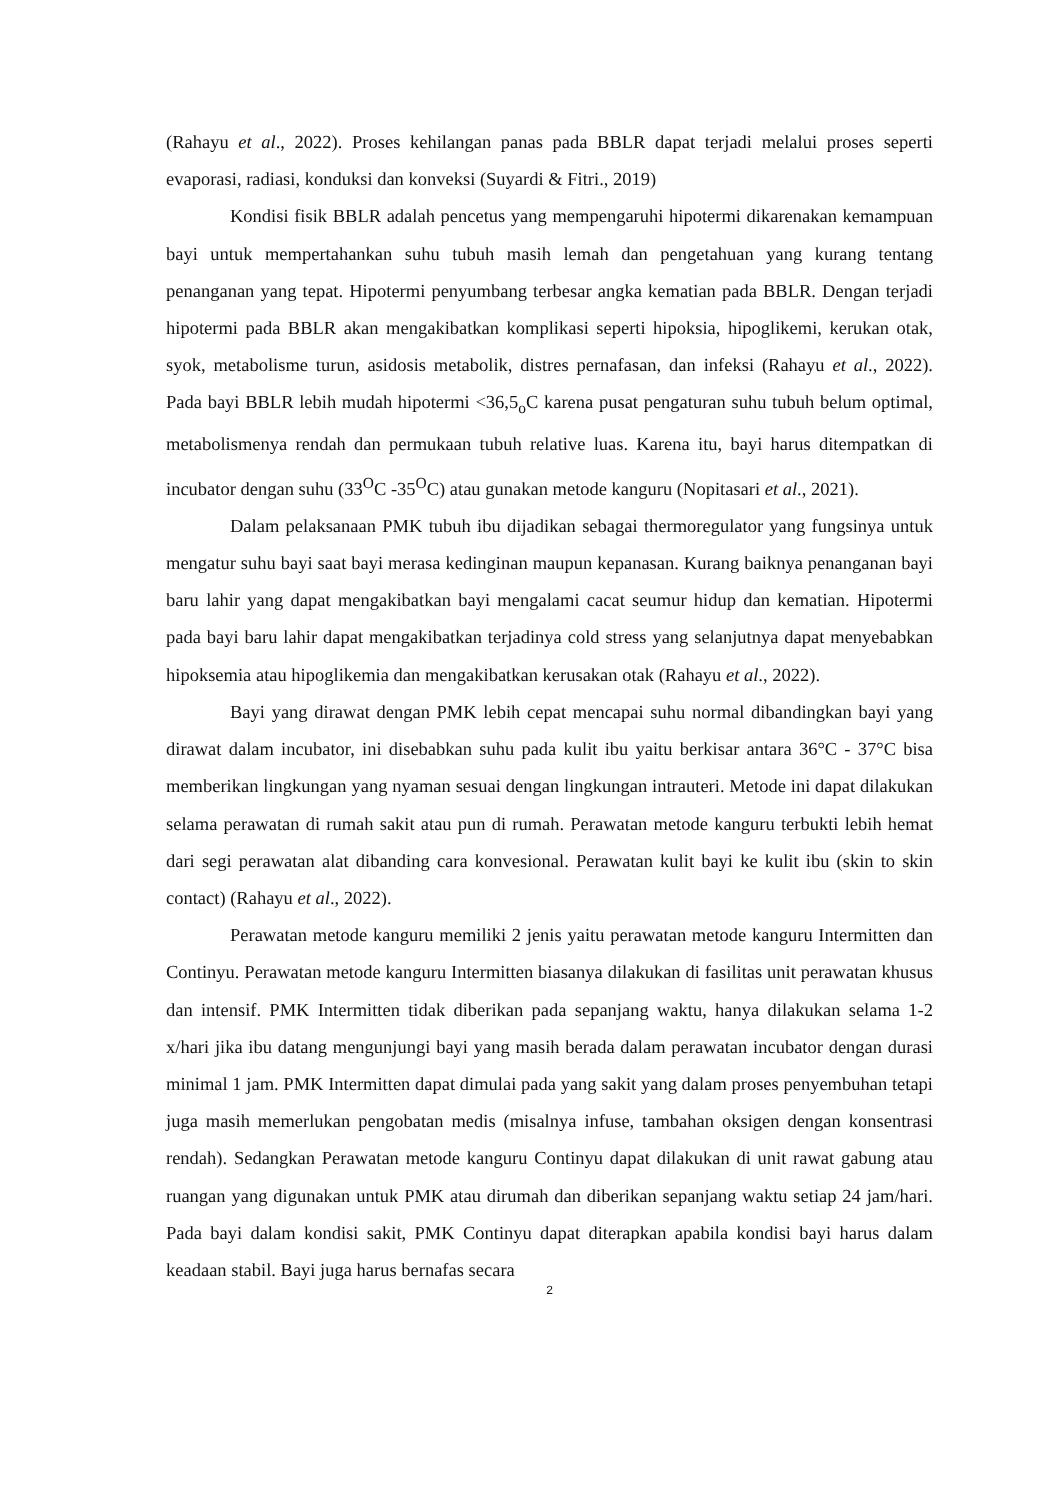(Rahayu et al., 2022). Proses kehilangan panas pada BBLR dapat terjadi melalui proses seperti evaporasi, radiasi, konduksi dan konveksi (Suyardi & Fitri., 2019)
Kondisi fisik BBLR adalah pencetus yang mempengaruhi hipotermi dikarenakan kemampuan bayi untuk mempertahankan suhu tubuh masih lemah dan pengetahuan yang kurang tentang penanganan yang tepat. Hipotermi penyumbang terbesar angka kematian pada BBLR. Dengan terjadi hipotermi pada BBLR akan mengakibatkan komplikasi seperti hipoksia, hipoglikemi, kerukan otak, syok, metabolisme turun, asidosis metabolik, distres pernafasan, dan infeksi (Rahayu et al., 2022). Pada bayi BBLR lebih mudah hipotermi <36,5<sub>o</sub>C karena pusat pengaturan suhu tubuh belum optimal, metabolismenya rendah dan permukaan tubuh relative luas. Karena itu, bayi harus ditempatkan di incubator dengan suhu (33<sup>O</sup>C -35<sup>O</sup>C) atau gunakan metode kanguru (Nopitasari et al., 2021).
Dalam pelaksanaan PMK tubuh ibu dijadikan sebagai thermoregulator yang fungsinya untuk mengatur suhu bayi saat bayi merasa kedinginan maupun kepanasan. Kurang baiknya penanganan bayi baru lahir yang dapat mengakibatkan bayi mengalami cacat seumur hidup dan kematian. Hipotermi pada bayi baru lahir dapat mengakibatkan terjadinya cold stress yang selanjutnya dapat menyebabkan hipoksemia atau hipoglikemia dan mengakibatkan kerusakan otak (Rahayu et al., 2022).
Bayi yang dirawat dengan PMK lebih cepat mencapai suhu normal dibandingkan bayi yang dirawat dalam incubator, ini disebabkan suhu pada kulit ibu yaitu berkisar antara 36°C - 37°C bisa memberikan lingkungan yang nyaman sesuai dengan lingkungan intrauteri. Metode ini dapat dilakukan selama perawatan di rumah sakit atau pun di rumah. Perawatan metode kanguru terbukti lebih hemat dari segi perawatan alat dibanding cara konvesional. Perawatan kulit bayi ke kulit ibu (skin to skin contact) (Rahayu et al., 2022).
Perawatan metode kanguru memiliki 2 jenis yaitu perawatan metode kanguru Intermitten dan Continyu. Perawatan metode kanguru Intermitten biasanya dilakukan di fasilitas unit perawatan khusus dan intensif. PMK Intermitten tidak diberikan pada sepanjang waktu, hanya dilakukan selama 1-2 x/hari jika ibu datang mengunjungi bayi yang masih berada dalam perawatan incubator dengan durasi minimal 1 jam. PMK Intermitten dapat dimulai pada yang sakit yang dalam proses penyembuhan tetapi juga masih memerlukan pengobatan medis (misalnya infuse, tambahan oksigen dengan konsentrasi rendah). Sedangkan Perawatan metode kanguru Continyu dapat dilakukan di unit rawat gabung atau ruangan yang digunakan untuk PMK atau dirumah dan diberikan sepanjang waktu setiap 24 jam/hari. Pada bayi dalam kondisi sakit, PMK Continyu dapat diterapkan apabila kondisi bayi harus dalam keadaan stabil. Bayi juga harus bernafas secara
2